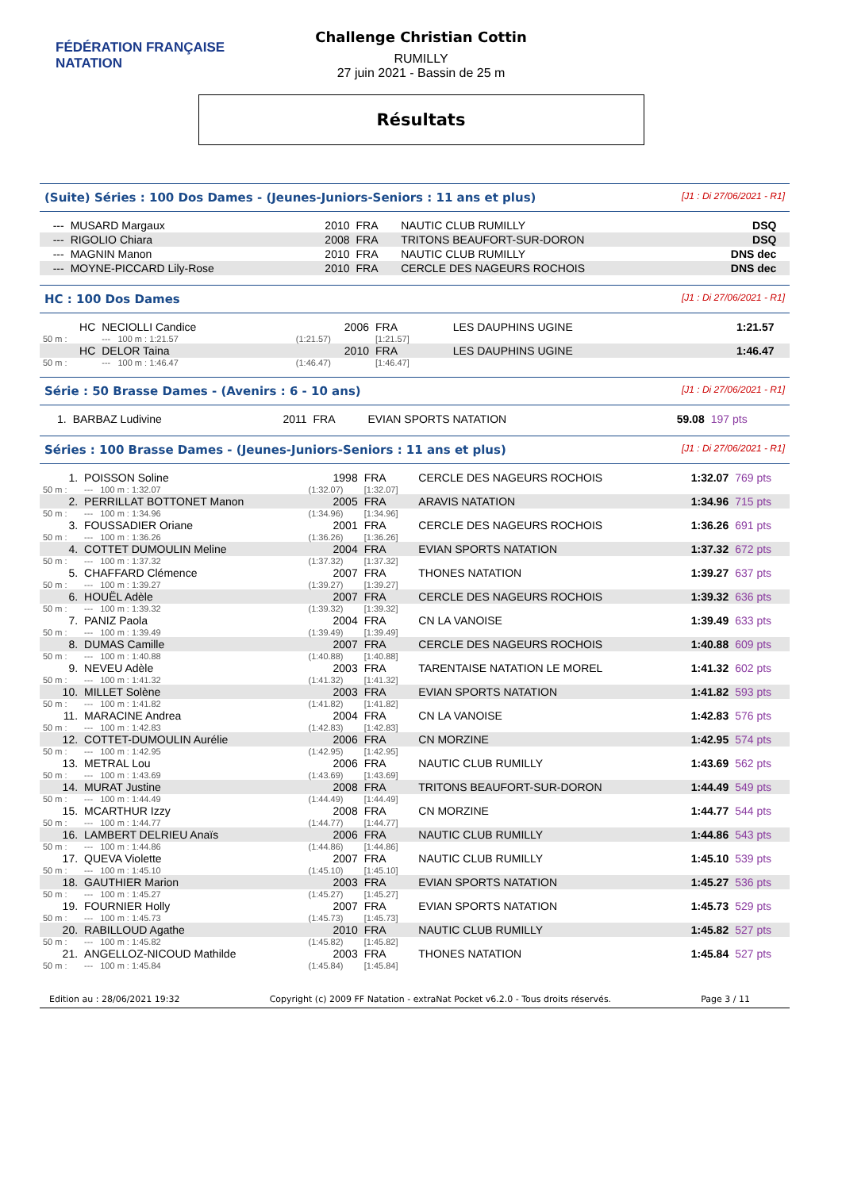FÉDÉRATION FRANÇAISE
NATATION
Challenge Christian Cottin
RUMILLY
27 juin 2021 - Bassin de 25 m
Résultats
(Suite) Séries : 100 Dos Dames - (Jeunes-Juniors-Seniors : 11 ans et plus) [J1 : Di 27/06/2021 - R1]
| --- | MUSARD Margaux | 2010 | FRA | NAUTIC CLUB RUMILLY | DSQ | |
| --- | RIGOLIO Chiara | 2008 | FRA | TRITONS BEAUFORT-SUR-DORON | DSQ | |
| --- | MAGNIN Manon | 2010 | FRA | NAUTIC CLUB RUMILLY | DNS dec | |
| --- | MOYNE-PICCARD Lily-Rose | 2010 | FRA | CERCLE DES NAGEURS ROCHOIS | DNS dec | |
HC : 100 Dos Dames [J1 : Di 27/06/2021 - R1]
| HC | NECIOLLI Candice | 2006 | FRA | LES DAUPHINS UGINE | 1:21.57 | |
| 50 m : | --- 100 m : 1:21.57 | (1:21.57) | [1:21.57] | | | |
| HC | DELOR Taina | 2010 | FRA | LES DAUPHINS UGINE | 1:46.47 | |
| 50 m : | --- 100 m : 1:46.47 | (1:46.47) | [1:46.47] | | | |
Série : 50 Brasse Dames - (Avenirs : 6 - 10 ans) [J1 : Di 27/06/2021 - R1]
| 1. | BARBAZ Ludivine | 2011 | FRA | EVIAN SPORTS NATATION | 59.08 | 197 pts |
Séries : 100 Brasse Dames - (Jeunes-Juniors-Seniors : 11 ans et plus) [J1 : Di 27/06/2021 - R1]
| 1. | POISSON Soline | 1998 | FRA | CERCLE DES NAGEURS ROCHOIS | 1:32.07 | 769 pts |
| 50 m : | --- 100 m : 1:32.07 | (1:32.07) | [1:32.07] | | | |
| 2. | PERRILLAT BOTTONET Manon | 2005 | FRA | ARAVIS NATATION | 1:34.96 | 715 pts |
| 50 m : | --- 100 m : 1:34.96 | (1:34.96) | [1:34.96] | | | |
| 3. | FOUSSADIER Oriane | 2001 | FRA | CERCLE DES NAGEURS ROCHOIS | 1:36.26 | 691 pts |
| 50 m : | --- 100 m : 1:36.26 | (1:36.26) | [1:36.26] | | | |
| 4. | COTTET DUMOULIN Meline | 2004 | FRA | EVIAN SPORTS NATATION | 1:37.32 | 672 pts |
| 50 m : | --- 100 m : 1:37.32 | (1:37.32) | [1:37.32] | | | |
| 5. | CHAFFARD Clémence | 2007 | FRA | THONES NATATION | 1:39.27 | 637 pts |
| 50 m : | --- 100 m : 1:39.27 | (1:39.27) | [1:39.27] | | | |
| 6. | HOUËL Adèle | 2007 | FRA | CERCLE DES NAGEURS ROCHOIS | 1:39.32 | 636 pts |
| 50 m : | --- 100 m : 1:39.32 | (1:39.32) | [1:39.32] | | | |
| 7. | PANIZ Paola | 2004 | FRA | CN LA VANOISE | 1:39.49 | 633 pts |
| 50 m : | --- 100 m : 1:39.49 | (1:39.49) | [1:39.49] | | | |
| 8. | DUMAS Camille | 2007 | FRA | CERCLE DES NAGEURS ROCHOIS | 1:40.88 | 609 pts |
| 50 m : | --- 100 m : 1:40.88 | (1:40.88) | [1:40.88] | | | |
| 9. | NEVEU Adèle | 2003 | FRA | TARENTAISE NATATION LE MOREL | 1:41.32 | 602 pts |
| 50 m : | --- 100 m : 1:41.32 | (1:41.32) | [1:41.32] | | | |
| 10. | MILLET Solène | 2003 | FRA | EVIAN SPORTS NATATION | 1:41.82 | 593 pts |
| 50 m : | --- 100 m : 1:41.82 | (1:41.82) | [1:41.82] | | | |
| 11. | MARACINE Andrea | 2004 | FRA | CN LA VANOISE | 1:42.83 | 576 pts |
| 50 m : | --- 100 m : 1:42.83 | (1:42.83) | [1:42.83] | | | |
| 12. | COTTET-DUMOULIN Aurélie | 2006 | FRA | CN MORZINE | 1:42.95 | 574 pts |
| 50 m : | --- 100 m : 1:42.95 | (1:42.95) | [1:42.95] | | | |
| 13. | METRAL Lou | 2006 | FRA | NAUTIC CLUB RUMILLY | 1:43.69 | 562 pts |
| 50 m : | --- 100 m : 1:43.69 | (1:43.69) | [1:43.69] | | | |
| 14. | MURAT Justine | 2008 | FRA | TRITONS BEAUFORT-SUR-DORON | 1:44.49 | 549 pts |
| 50 m : | --- 100 m : 1:44.49 | (1:44.49) | [1:44.49] | | | |
| 15. | MCARTHUR Izzy | 2008 | FRA | CN MORZINE | 1:44.77 | 544 pts |
| 50 m : | --- 100 m : 1:44.77 | (1:44.77) | [1:44.77] | | | |
| 16. | LAMBERT DELRIEU Anaïs | 2006 | FRA | NAUTIC CLUB RUMILLY | 1:44.86 | 543 pts |
| 50 m : | --- 100 m : 1:44.86 | (1:44.86) | [1:44.86] | | | |
| 17. | QUEVA Violette | 2007 | FRA | NAUTIC CLUB RUMILLY | 1:45.10 | 539 pts |
| 50 m : | --- 100 m : 1:45.10 | (1:45.10) | [1:45.10] | | | |
| 18. | GAUTHIER Marion | 2003 | FRA | EVIAN SPORTS NATATION | 1:45.27 | 536 pts |
| 50 m : | --- 100 m : 1:45.27 | (1:45.27) | [1:45.27] | | | |
| 19. | FOURNIER Holly | 2007 | FRA | EVIAN SPORTS NATATION | 1:45.73 | 529 pts |
| 50 m : | --- 100 m : 1:45.73 | (1:45.73) | [1:45.73] | | | |
| 20. | RABILLOUD Agathe | 2010 | FRA | NAUTIC CLUB RUMILLY | 1:45.82 | 527 pts |
| 50 m : | --- 100 m : 1:45.82 | (1:45.82) | [1:45.82] | | | |
| 21. | ANGELLOZ-NICOUD Mathilde | 2003 | FRA | THONES NATATION | 1:45.84 | 527 pts |
| 50 m : | --- 100 m : 1:45.84 | (1:45.84) | [1:45.84] | | | |
Edition au : 28/06/2021 19:32 Copyright (c) 2009 FF Natation - extraNat Pocket v6.2.0 - Tous droits réservés. Page 3 / 11